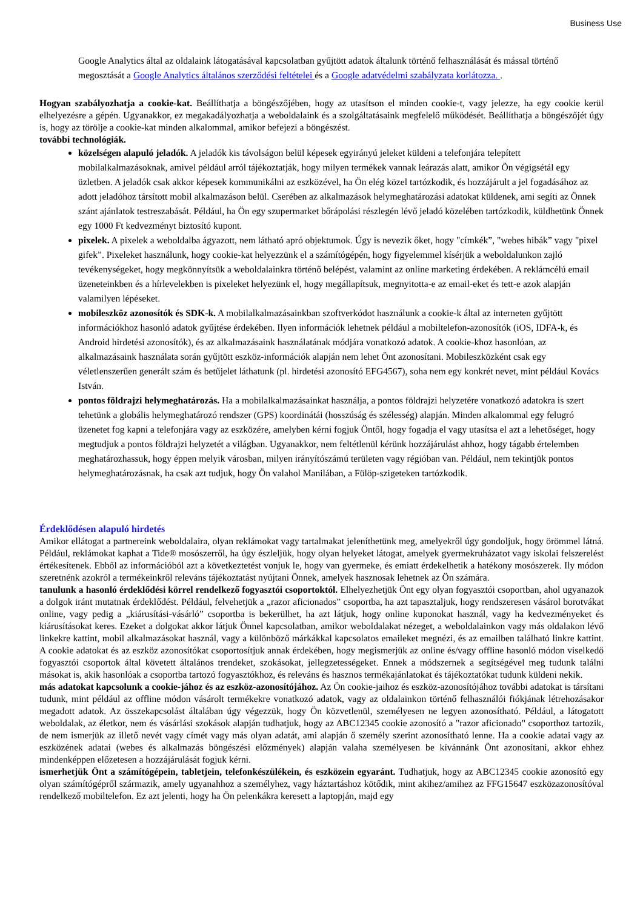Business Use
Google Analytics által az oldalaink látogatásával kapcsolatban gyűjtött adatok általunk történő felhasználását és mással történő megosztását a Google Analytics általános szerződési feltételei és a Google adatvédelmi szabályzata korlátozza. .
Hogyan szabályozhatja a cookie-kat. Beállíthatja a böngészőjében, hogy az utasítson el minden cookie-t, vagy jelezze, ha egy cookie kerül elhelyezésre a gépén. Ugyanakkor, ez megakadályozhatja a weboldalaink és a szolgáltatásaink megfelelő működését. Beállíthatja a böngészőjét úgy is, hogy az törölje a cookie-kat minden alkalommal, amikor befejezi a böngészést.
további technológiák.
közelségen alapuló jeladók. A jeladók kis távolságon belül képesek egyirányú jeleket küldeni a telefonjára telepített mobilalkalmazásoknak, amivel például arról tájékoztatják, hogy milyen termékek vannak leárazás alatt, amikor Ön végigsétál egy üzletben. A jeladók csak akkor képesek kommunikálni az eszközével, ha Ön elég közel tartózkodik, és hozzájárult a jel fogadásához az adott jeladóhoz társított mobil alkalmazáson belül. Cserében az alkalmazások helymeghatározási adatokat küldenek, ami segíti az Önnek szánt ajánlatok testreszabását. Például, ha Ön egy szupermarket bőrápolási részlegén lévő jeladó közelében tartózkodik, küldhetünk Önnek egy 1000 Ft kedvezményt biztosító kupont.
pixelek. A pixelek a weboldalba ágyazott, nem látható apró objektumok. Úgy is nevezik őket, hogy "címkék”, "webes hibák” vagy "pixel gifek”. Pixeleket használunk, hogy cookie-kat helyezzünk el a számítógépén, hogy figyelemmel kísérjük a weboldalunkon zajló tevékenységeket, hogy megkönnyítsük a weboldalainkra történő belépést, valamint az online marketing érdekében. A reklámcélú email üzeneteinkben és a hírlevelekben is pixeleket helyezünk el, hogy megállapítsuk, megnyitotta-e az email-eket és tett-e azok alapján valamilyen lépéseket.
mobileszköz azonosítók és SDK-k. A mobilalkalmazásainkban szoftverkódot használunk a cookie-k által az interneten gyűjtött információkhoz hasonló adatok gyűjtése érdekében. Ilyen információk lehetnek például a mobiltelefon-azonosítók (iOS, IDFA-k, és Android hirdetési azonosítók), és az alkalmazásaink használatának módjára vonatkozó adatok. A cookie-khoz hasonlóan, az alkalmazásaink használata során gyűjtött eszköz-információk alapján nem lehet Önt azonosítani. Mobileszközként csak egy véletlenszerűen generált szám és betűjelet láthatunk (pl. hirdetési azonosító EFG4567), soha nem egy konkrét nevet, mint például Kovács István.
pontos földrajzi helymeghatározás. Ha a mobilalkalmazásainkat használja, a pontos földrajzi helyzetére vonatkozó adatokra is szert tehetünk a globális helymeghatározó rendszer (GPS) koordinátái (hosszúság és szélesség) alapján. Minden alkalommal egy felugró üzenetet fog kapni a telefonjára vagy az eszközére, amelyben kérni fogjuk Öntől, hogy fogadja el vagy utasítsa el azt a lehetőséget, hogy megtudjuk a pontos földrajzi helyzetét a világban. Ugyanakkor, nem feltétlenül kérünk hozzájárulást ahhoz, hogy tágabb értelemben meghatározhassuk, hogy éppen melyik városban, milyen irányítószámú területen vagy régióban van. Például, nem tekintjük pontos helymeghatározásnak, ha csak azt tudjuk, hogy Ön valahol Manilában, a Fülöp-szigeteken tartózkodik.
Érdeklődésen alapuló hirdetés
Amikor ellátogat a partnereink weboldalaira, olyan reklámokat vagy tartalmakat jeleníthetünk meg, amelyekről úgy gondoljuk, hogy örömmel látná. Például, reklámokat kaphat a Tide® mosószerről, ha úgy észleljük, hogy olyan helyeket látogat, amelyek gyermekruházatot vagy iskolai felszerelést értékesítenek. Ebből az információból azt a következtetést vonjuk le, hogy van gyermeke, és emiatt érdekelhetik a hatékony mosószerek. Ily módon szeretnénk azokról a termékeinkről releváns tájékoztatást nyújtani Önnek, amelyek hasznosak lehetnek az Ön számára.
tanulunk a hasonló érdeklődési körrel rendelkező fogyasztói csoportoktól. Elhelyezhetjük Önt egy olyan fogyasztói csoportban, ahol ugyanazok a dolgok iránt mutatnak érdeklődést. Például, felvehetjük a „razor aficionados” csoportba, ha azt tapasztaljuk, hogy rendszeresen vásárol borotvákat online, vagy pedig a „kiárusítási-vásárló” csoportba is bekerülhet, ha azt látjuk, hogy online kuponokat használ, vagy ha kedvezményeket és kiárusításokat keres. Ezeket a dolgokat akkor látjuk Önnel kapcsolatban, amikor weboldalakat nézeget, a weboldalainkon vagy más oldalakon lévő linkekre kattint, mobil alkalmazásokat használ, vagy a különböző márkákkal kapcsolatos emaileket megnézi, és az emailben található linkre kattint. A cookie adatokat és az eszköz azonosítókat csoportosítjuk annak érdekében, hogy megismerjük az online és/vagy offline hasonló módon viselkedő fogyasztói csoportok által követett általános trendeket, szokásokat, jellegzetességeket. Ennek a módszernek a segítségével meg tudunk találni másokat is, akik hasonlóak a csoportba tartozó fogyasztókhoz, és releváns és hasznos termékajánlatokat és tájékoztatókat tudunk küldeni nekik.
más adatokat kapcsolunk a cookie-jához és az eszköz-azonosítójához. Az Ön cookie-jaihoz és eszköz-azonosítójához további adatokat is társítani tudunk, mint például az offline módon vásárolt termékekre vonatkozó adatok, vagy az oldalainkon történő felhasználói fiókjának létrehozásakor megadott adatok. Az összekapcsolást általában úgy végezzük, hogy Ön közvetlenül, személyesen ne legyen azonosítható. Például, a látogatott weboldalak, az életkor, nem és vásárlási szokások alapján tudhatjuk, hogy az ABC12345 cookie azonosító a "razor aficionado" csoporthoz tartozik, de nem ismerjük az illető nevét vagy címét vagy más olyan adatát, ami alapján ő személy szerint azonosítható lenne. Ha a cookie adatai vagy az eszközének adatai (webes és alkalmazás böngészési előzmények) alapján valaha személyesen be kívánnánk Önt azonosítani, akkor ehhez mindenképpen előzetesen a hozzájárulását fogjuk kérni.
ismerhetjük Önt a számítógépein, tabletjein, telefonkészülékein, és eszközein egyaránt. Tudhatjuk, hogy az ABC12345 cookie azonosító egy olyan számítógépről származik, amely ugyanahhoz a személyhez, vagy háztartáshoz kötődik, mint akihez/amihez az FFG15647 eszközazonosítóval rendelkező mobiltelefon. Ez azt jelenti, hogy ha Ön pelenkákra keresett a laptopján, majd egy